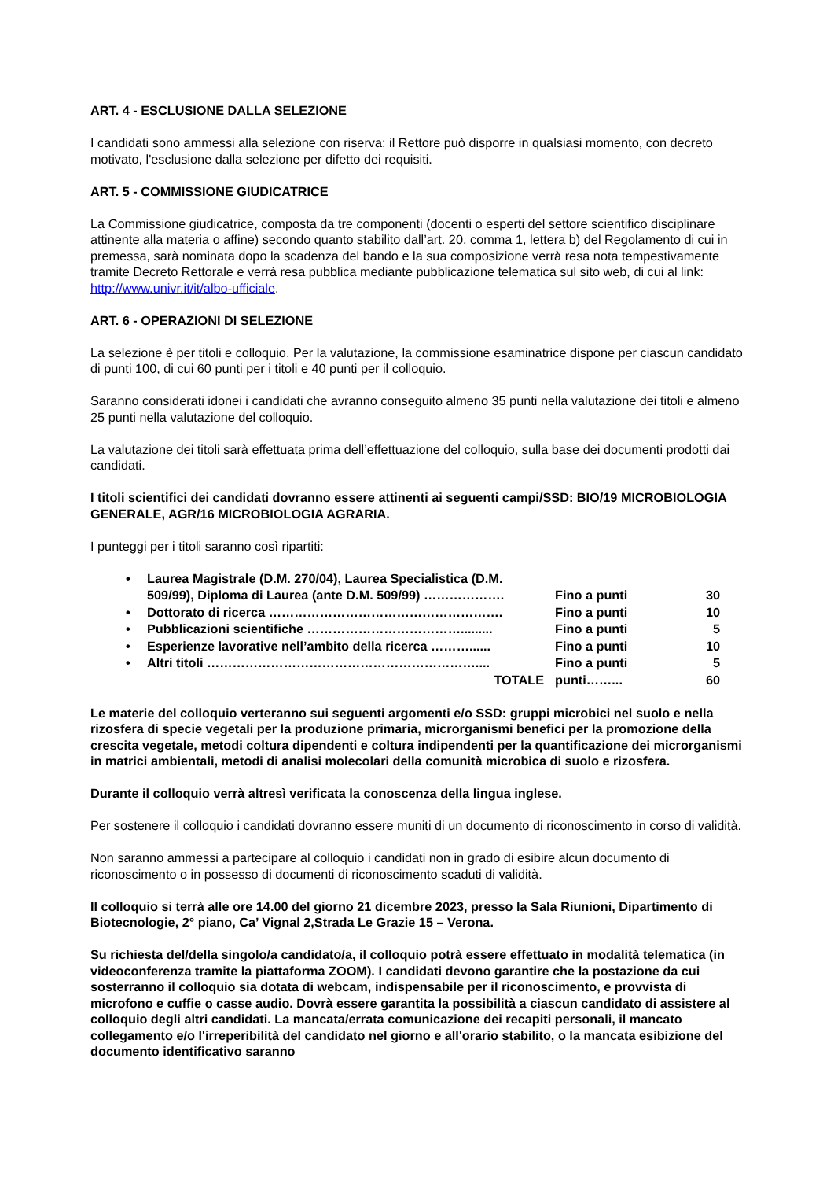ART. 4 - ESCLUSIONE DALLA SELEZIONE
I candidati sono ammessi alla selezione con riserva: il Rettore può disporre in qualsiasi momento, con decreto motivato, l'esclusione dalla selezione per difetto dei requisiti.
ART. 5 - COMMISSIONE GIUDICATRICE
La Commissione giudicatrice, composta da tre componenti (docenti o esperti del settore scientifico disciplinare attinente alla materia o affine) secondo quanto stabilito dall’art. 20, comma 1, lettera b) del Regolamento di cui in premessa, sarà nominata dopo la scadenza del bando e la sua composizione verrà resa nota tempestivamente tramite Decreto Rettorale e verrà resa pubblica mediante pubblicazione telematica sul sito web, di cui al link: http://www.univr.it/it/albo-ufficiale.
ART. 6 - OPERAZIONI DI SELEZIONE
La selezione è per titoli e colloquio. Per la valutazione, la commissione esaminatrice dispone per ciascun candidato di punti 100, di cui 60 punti per i titoli e 40 punti per il colloquio.
Saranno considerati idonei i candidati che avranno conseguito almeno 35 punti nella valutazione dei titoli e almeno 25 punti nella valutazione del colloquio.
La valutazione dei titoli sarà effettuata prima dell’effettuazione del colloquio, sulla base dei documenti prodotti dai candidati.
I titoli scientifici dei candidati dovranno essere attinenti ai seguenti campi/SSD: BIO/19 MICROBIOLOGIA GENERALE, AGR/16 MICROBIOLOGIA AGRARIA.
I punteggi per i titoli saranno così ripartiti:
| • | Laurea Magistrale (D.M. 270/04), Laurea Specialistica (D.M. 509/99), Diploma di Laurea (ante D.M. 509/99) ………………. | Fino a punti | 30 |
| • | Dottorato di ricerca ………………………………………………. | Fino a punti | 10 |
| • | Pubblicazioni scientifiche ………………………………......... | Fino a punti | 5 |
| • | Esperienze lavorative nell’ambito della ricerca ………...... | Fino a punti | 10 |
| • | Altri titoli ……………………………………………………….... | Fino a punti | 5 |
| | TOTALE | punti……... | 60 |
Le materie del colloquio verteranno sui seguenti argomenti e/o SSD: gruppi microbici nel suolo e nella rizosfera di specie vegetali per la produzione primaria, microrganismi benefici per la promozione della crescita vegetale, metodi coltura dipendenti e coltura indipendenti per la quantificazione dei microrganismi in matrici ambientali, metodi di analisi molecolari della comunità microbica di suolo e rizosfera.
Durante il colloquio verrà altresì verificata la conoscenza della lingua inglese.
Per sostenere il colloquio i candidati dovranno essere muniti di un documento di riconoscimento in corso di validità.
Non saranno ammessi a partecipare al colloquio i candidati non in grado di esibire alcun documento di riconoscimento o in possesso di documenti di riconoscimento scaduti di validità.
Il colloquio si terrà alle ore 14.00 del giorno 21 dicembre 2023, presso la Sala Riunioni, Dipartimento di Biotecnologie, 2° piano, Ca’ Vignal 2,Strada Le Grazie 15 – Verona.
Su richiesta del/della singolo/a candidato/a, il colloquio potrà essere effettuato in modalità telematica (in videoconferenza tramite la piattaforma ZOOM). I candidati devono garantire che la postazione da cui sosterranno il colloquio sia dotata di webcam, indispensabile per il riconoscimento, e provvista di microfono e cuffie o casse audio. Dovrà essere garantita la possibilità a ciascun candidato di assistere al colloquio degli altri candidati. La mancata/errata comunicazione dei recapiti personali, il mancato collegamento e/o l'irreperibilità del candidato nel giorno e all'orario stabilito, o la mancata esibizione del documento identificativo saranno